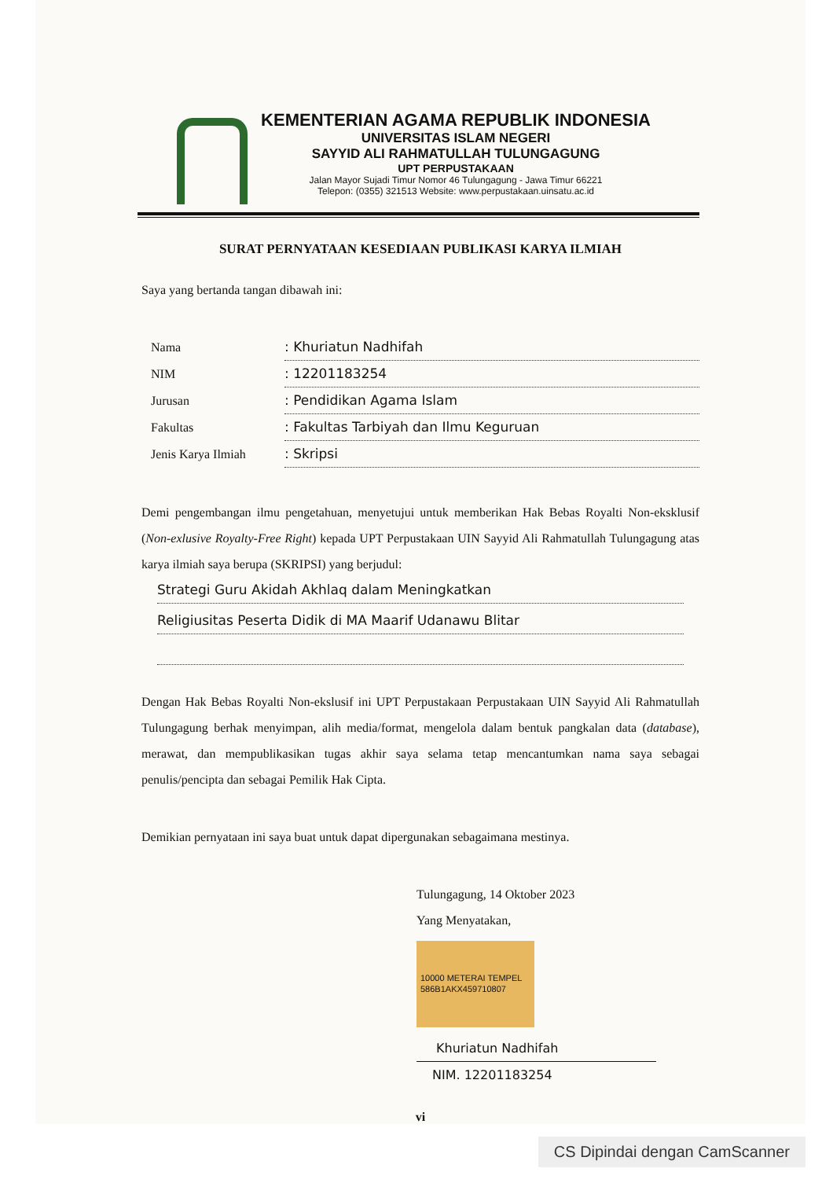KEMENTERIAN AGAMA REPUBLIK INDONESIA
UNIVERSITAS ISLAM NEGERI
SAYYID ALI RAHMATULLAH TULUNGAGUNG
UPT PERPUSTAKAAN
Jalan Mayor Sujadi Timur Nomor 46 Tulungagung - Jawa Timur 66221
Telepon: (0355) 321513 Website: www.perpustakaan.uinsatu.ac.id
SURAT PERNYATAAN KESEDIAAN PUBLIKASI KARYA ILMIAH
Saya yang bertanda tangan dibawah ini:
Nama: Khuriatun Nadhifah
NIM: 12201183254
Jurusan: Pendidikan Agama Islam
Fakultas: Fakultas Tarbiyah dan Ilmu Keguruan
Jenis Karya Ilmiah: Skripsi
Demi pengembangan ilmu pengetahuan, menyetujui untuk memberikan Hak Bebas Royalti Non-eksklusif (Non-exlusive Royalty-Free Right) kepada UPT Perpustakaan UIN Sayyid Ali Rahmatullah Tulungagung atas karya ilmiah saya berupa (SKRIPSI) yang berjudul:
Strategi Guru Akidah Akhlaq dalam Meningkatkan
Religiusitas Peserta Didik di MA Maarif Udanawu Blitar
Dengan Hak Bebas Royalti Non-ekslusif ini UPT Perpustakaan Perpustakaan UIN Sayyid Ali Rahmatullah Tulungagung berhak menyimpan, alih media/format, mengelola dalam bentuk pangkalan data (database), merawat, dan mempublikasikan tugas akhir saya selama tetap mencantumkan nama saya sebagai penulis/pencipta dan sebagai Pemilik Hak Cipta.
Demikian pernyataan ini saya buat untuk dapat dipergunakan sebagaimana mestinya.
Tulungagung, 14 Oktober 2023
Yang Menyatakan,
10000 METERAI TEMPEL 586B1AKX459710807
Khuriatun Nadhifah
NIM. 12201183254
vi
CS Dipindai dengan CamScanner